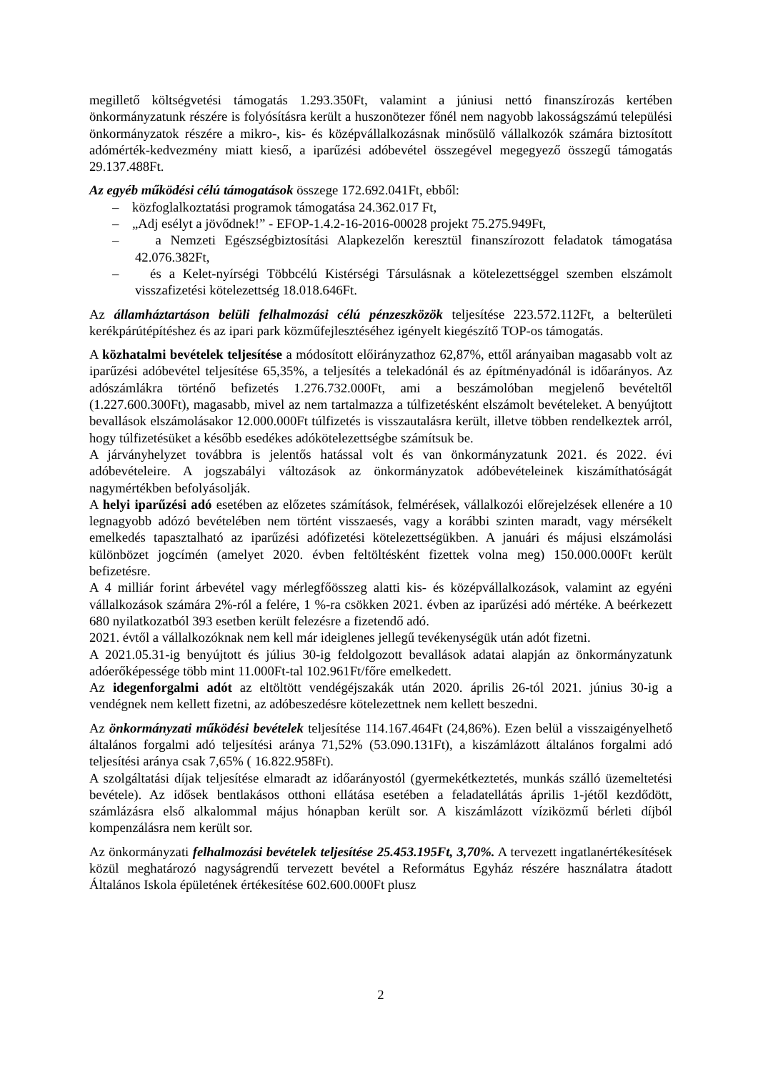megillető költségvetési támogatás 1.293.350Ft, valamint a júniusi nettó finanszírozás kertében önkormányzatunk részére is folyósításra került a huszonötezer főnél nem nagyobb lakosságszámú települési önkormányzatok részére a mikro-, kis- és középvállalkozásnak minősülő vállalkozók számára biztosított adómérték-kedvezmény miatt kieső, a iparűzési adóbevétel összegével megegyező összegű támogatás 29.137.488Ft.
Az egyéb működési célú támogatások összege 172.692.041Ft, ebből:
– közfoglalkoztatási programok támogatása 24.362.017 Ft,
– „Adj esélyt a jövődnek!” - EFOP-1.4.2-16-2016-00028 projekt 75.275.949Ft,
– a Nemzeti Egészségbiztosítási Alapkezelőn keresztül finanszírozott feladatok támogatása 42.076.382Ft,
– és a Kelet-nyírségi Többcélú Kistérségi Társulásnak a kötelezettséggel szemben elszámolt visszafizetési kötelezettség 18.018.646Ft.
Az államháztartáson belüli felhalmozási célú pénzeszközök teljesítése 223.572.112Ft, a belterületi kerékpárútépítéshez és az ipari park közműfejlesztéséhez igényelt kiegészítő TOP-os támogatás.
A közhatalmi bevételek teljesítése a módosított előirányzathoz 62,87%, ettől arányaiban magasabb volt az iparűzési adóbevétel teljesítése 65,35%, a teljesítés a telekadónál és az építményadónál is időarányos. Az adószámlákra történő befizetés 1.276.732.000Ft, ami a beszámolóban megjelenő bevételtől (1.227.600.300Ft), magasabb, mivel az nem tartalmazza a túlfizetésként elszámolt bevételeket. A benyújtott bevallások elszámolásakor 12.000.000Ft túlfizetés is visszautalásra került, illetve többen rendelkeztek arról, hogy túlfizetésüket a később esedékes adókötelezettségbe számítsuk be.
A járványhelyzet továbbra is jelentős hatással volt és van önkormányzatunk 2021. és 2022. évi adóbevételeire. A jogszabályi változások az önkormányzatok adóbevételeinek kiszámíthatóságát nagymértékben befolyásolják.
A helyi iparűzési adó esetében az előzetes számítások, felmérések, vállalkozói előrejelzések ellenére a 10 legnagyobb adózó bevételében nem történt visszaesés, vagy a korábbi szinten maradt, vagy mérsékelt emelkedés tapasztalható az iparűzési adófizetési kötelezettségükben. A januári és májusi elszámolási különbözet jogcímén (amelyet 2020. évben feltöltésként fizettek volna meg) 150.000.000Ft került befizetésre.
A 4 milliár forint árbevétel vagy mérlegfőösszeg alatti kis- és középvállalkozások, valamint az egyéni vállalkozások számára 2%-ról a felére, 1 %-ra csökken 2021. évben az iparűzési adó mértéke. A beérkezett 680 nyilatkozatból 393 esetben került felezésre a fizetendő adó.
2021. évtől a vállalkozóknak nem kell már ideiglenes jellegű tevékenységük után adót fizetni.
A 2021.05.31-ig benyújtott és július 30-ig feldolgozott bevallások adatai alapján az önkormányzatunk adóerőképessége több mint 11.000Ft-tal 102.961Ft/főre emelkedett.
Az idegenforgalmi adót az eltöltött vendégéjszakák után 2020. április 26-tól 2021. június 30-ig a vendégnek nem kellett fizetni, az adóbeszedésre kötelezettnek nem kellett beszedni.
Az önkormányzati működési bevételek teljesítése 114.167.464Ft (24,86%). Ezen belül a visszaigényelhető általános forgalmi adó teljesítési aránya 71,52% (53.090.131Ft), a kiszámlázott általános forgalmi adó teljesítési aránya csak 7,65% ( 16.822.958Ft).
A szolgáltatási díjak teljesítése elmaradt az időarányostól (gyermekétkeztetés, munkás szálló üzemeltetési bevétele). Az idősek bentlakásos otthoni ellátása esetében a feladatellátás április 1-jétől kezdődött, számlázásra első alkalommal május hónapban került sor. A kiszámlázott víziközmű bérleti díjból kompenzálásra nem került sor.
Az önkormányzati felhalmozási bevételek teljesítése 25.453.195Ft, 3,70%. A tervezett ingatlanértékesítések közül meghatározó nagyságrendű tervezett bevétel a Református Egyház részére használatra átadott Általános Iskola épületének értékesítése 602.600.000Ft plusz
2